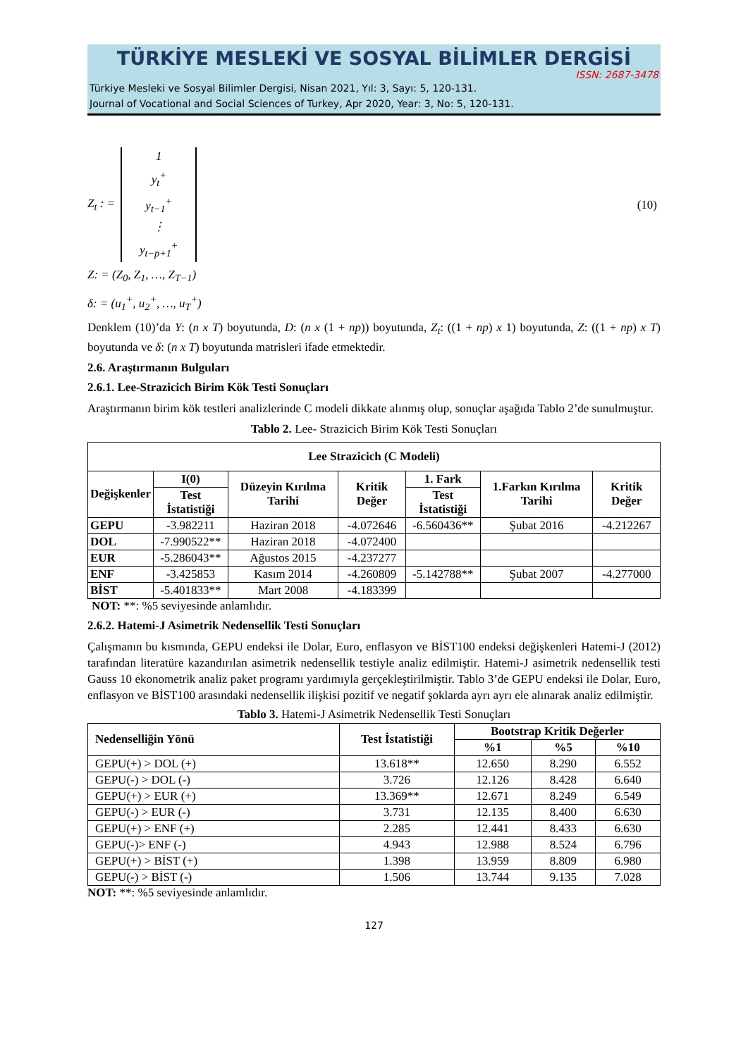TÜRKİYE MESLEKİ VE SOSYAL BİLİMLER DERGİSİ
ISSN: 2687-3478
Türkiye Mesleki ve Sosyal Bilimler Dergisi, Nisan 2021, Yıl: 3, Sayı: 5, 120-131.
Journal of Vocational and Social Sciences of Turkey, Apr 2020, Year: 3, No: 5, 120-131.
Z<sub>t</sub> : =
1
y<sub>t</sub><sup>+</sup>
y<sub>t−1</sub><sup>+</sup>
⋮
y<sub>t−p+1</sub><sup>+</sup>
(10)
Z: = (Z<sub>0</sub>, Z<sub>1</sub>, …, Z<sub>T−1</sub>)
δ: = (u<sub>1</sub><sup>+</sup>, u<sub>2</sub><sup>+</sup>, …, u<sub>T</sub><sup>+</sup>)
Denklem (10)’da Y: (n x T) boyutunda, D: (n x (1 + np)) boyutunda, Z<sub>t</sub>: ((1 + np) x 1) boyutunda, Z: ((1 + np) x T) boyutunda ve δ: (n x T) boyutunda matrisleri ifade etmektedir.
2.6. Araştırmanın Bulguları
2.6.1. Lee-Strazicich Birim Kök Testi Sonuçları
Araştırmanın birim kök testleri analizlerinde C modeli dikkate alınmış olup, sonuçlar aşağıda Tablo 2’de sunulmuştur.
Tablo 2. Lee- Strazicich Birim Kök Testi Sonuçları
| Lee Strazicich (C Modeli) | | | | | | |
| --- | --- | --- | --- | --- | --- | --- |
| Değişkenler | I(0) | Düzeyin Kırılma Tarihi | Kritik Değer | 1. Fark | 1.Farkın Kırılma Tarihi | Kritik Değer |
| | Test İstatistiği | | | Test İstatistiği | | |
| GEPU | -3.982211 | Haziran 2018 | -4.072646 | -6.560436** | Şubat 2016 | -4.212267 |
| DOL | -7.990522** | Haziran 2018 | -4.072400 | | | |
| EUR | -5.286043** | Ağustos 2015 | -4.237277 | | | |
| ENF | -3.425853 | Kasım 2014 | -4.260809 | -5.142788** | Şubat 2007 | -4.277000 |
| BİST | -5.401833** | Mart 2008 | -4.183399 | | | |
NOT: **: %5 seviyesinde anlamlıdır.
2.6.2. Hatemi-J Asimetrik Nedensellik Testi Sonuçları
Çalışmanın bu kısmında, GEPU endeksi ile Dolar, Euro, enflasyon ve BİST100 endeksi değişkenleri Hatemi-J (2012) tarafından literatüre kazandırılan asimetrik nedensellik testiyle analiz edilmiştir. Hatemi-J asimetrik nedensellik testi Gauss 10 ekonometrik analiz paket programı yardımıyla gerçekleştirilmiştir. Tablo 3’de GEPU endeksi ile Dolar, Euro, enflasyon ve BİST100 arasındaki nedensellik ilişkisi pozitif ve negatif şoklarda ayrı ayrı ele alınarak analiz edilmiştir.
Tablo 3. Hatemi-J Asimetrik Nedensellik Testi Sonuçları
| Nedenselliğin Yönü | Test İstatistiği | Bootstrap Kritik Değerler | | |
| --- | --- | --- | --- | --- |
| | | %1 | %5 | %10 |
| GEPU(+) > DOL (+) | 13.618** | 12.650 | 8.290 | 6.552 |
| GEPU(-) > DOL (-) | 3.726 | 12.126 | 8.428 | 6.640 |
| GEPU(+) > EUR (+) | 13.369** | 12.671 | 8.249 | 6.549 |
| GEPU(-) > EUR (-) | 3.731 | 12.135 | 8.400 | 6.630 |
| GEPU(+) > ENF (+) | 2.285 | 12.441 | 8.433 | 6.630 |
| GEPU(-)> ENF (-) | 4.943 | 12.988 | 8.524 | 6.796 |
| GEPU(+) > BİST (+) | 1.398 | 13.959 | 8.809 | 6.980 |
| GEPU(-) > BİST (-) | 1.506 | 13.744 | 9.135 | 7.028 |
NOT: **: %5 seviyesinde anlamlıdır.
127